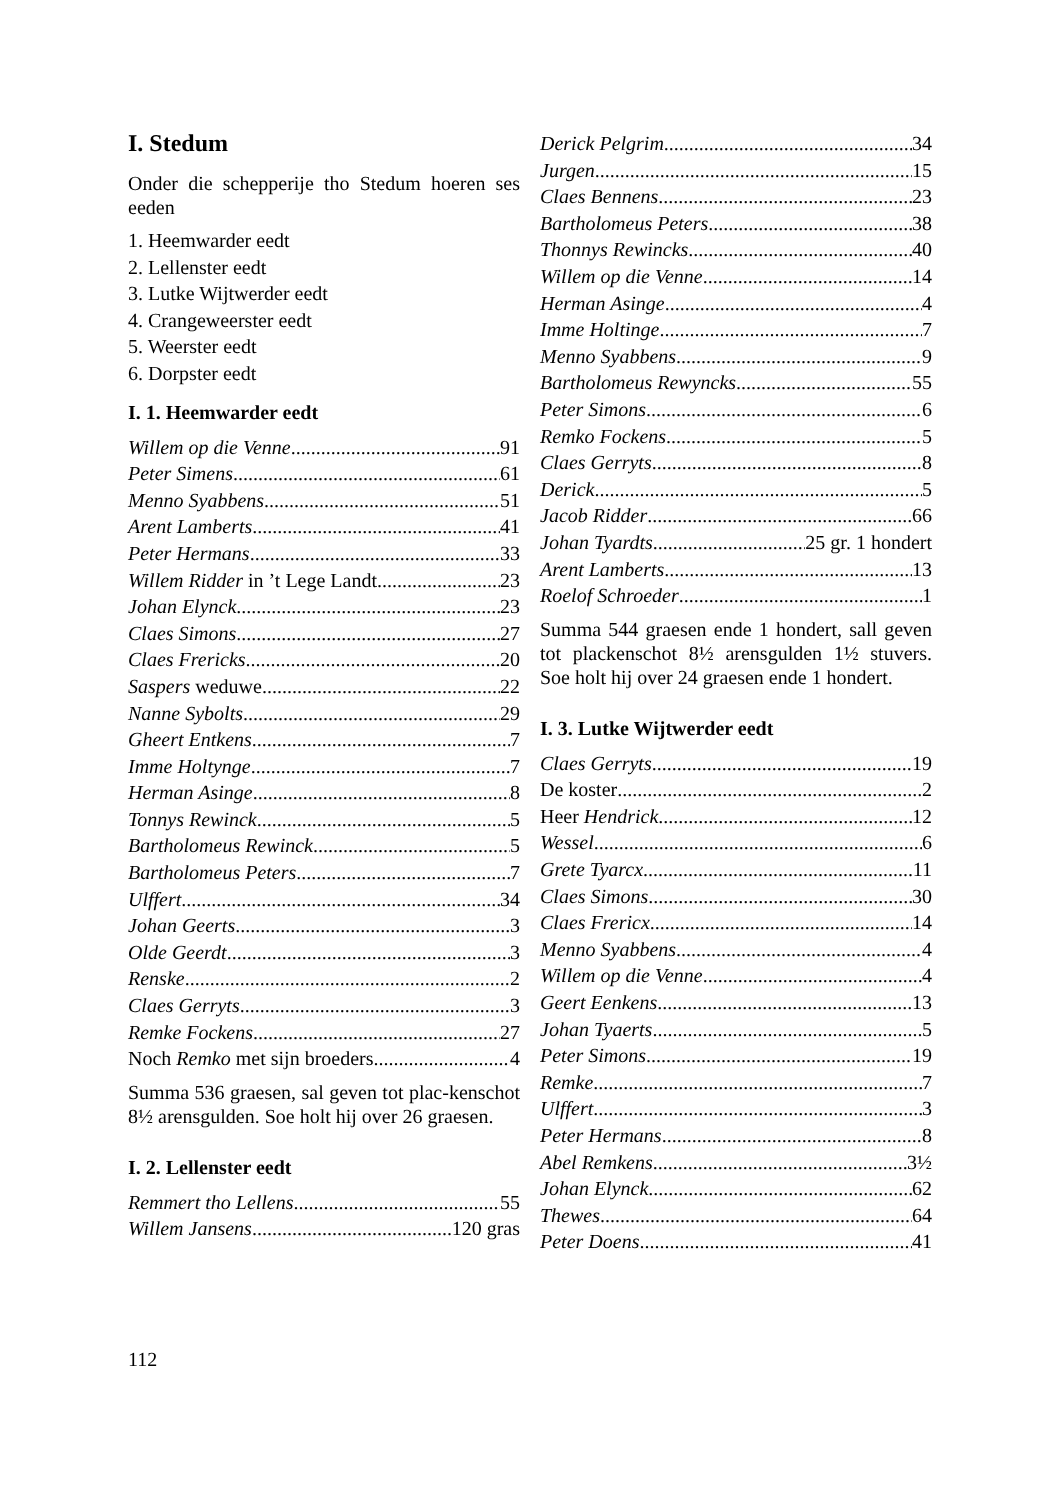I. Stedum
Onder die schepperije tho Stedum hoeren ses eeden
1. Heemwarder eedt
2. Lellenster eedt
3. Lutke Wijtwerder eedt
4. Crangeweerster eedt
5. Weerster eedt
6. Dorpster eedt
I. 1. Heemwarder eedt
Willem op die Venne 91
Peter Simens 61
Menno Syabbens 51
Arent Lamberts 41
Peter Hermans 33
Willem Ridder in ’t Lege Landt 23
Johan Elynck 23
Claes Simons 27
Claes Frericks 20
Saspers weduwe 22
Nanne Sybolts 29
Gheert Entkens 7
Imme Holtynge 7
Herman Asinge 8
Tonnys Rewinck 5
Bartholomeus Rewinck 5
Bartholomeus Peters 7
Ulffert 34
Johan Geerts 3
Olde Geerdt 3
Renske 2
Claes Gerryts 3
Remke Fockens 27
Noch Remko met sijn broeders 4
Summa 536 graesen, sal geven tot plac-kenschot 8½ arensgulden. Soe holt hij over 26 graesen.
I. 2. Lellenster eedt
Remmert tho Lellens 55
Willem Jansens 120 gras
Derick Pelgrim 34
Jurgen 15
Claes Bennens 23
Bartholomeus Peters 38
Thonnys Rewincks 40
Willem op die Venne 14
Herman Asinge 4
Imme Holtinge 7
Menno Syabbens 9
Bartholomeus Rewyncks 55
Peter Simons 6
Remko Fockens 5
Claes Gerryts 8
Derick 5
Jacob Ridder 66
Johan Tyardts 25 gr. 1 hondert
Arent Lamberts 13
Roelof Schroeder 1
Summa 544 graesen ende 1 hondert, sall geven tot plackenschot 8½ arensgulden 1½ stuvers. Soe holt hij over 24 graesen ende 1 hondert.
I. 3. Lutke Wijtwerder eedt
Claes Gerryts 19
De koster 2
Heer Hendrick 12
Wessel 6
Grete Tyarcx 11
Claes Simons 30
Claes Frericx 14
Menno Syabbens 4
Willem op die Venne 4
Geert Eenkens 13
Johan Tyaerts 5
Peter Simons 19
Remke 7
Ulffert 3
Peter Hermans 8
Abel Remkens 3½
Johan Elynck 62
Thewes 64
Peter Doens 41
112